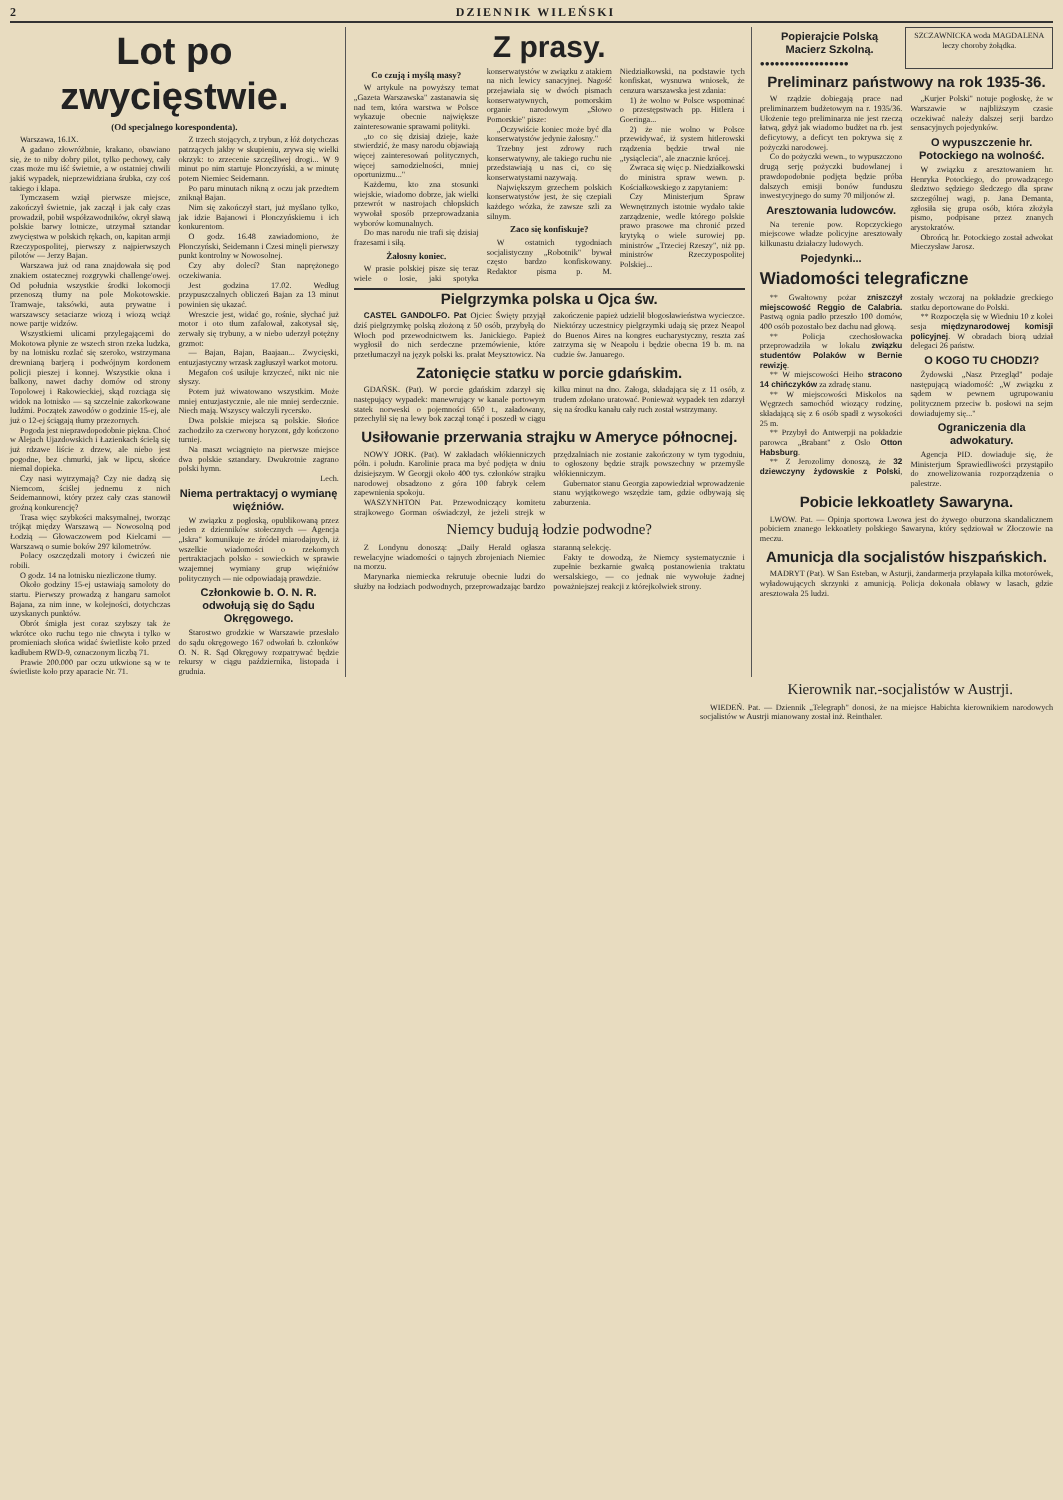2 DZIENNIK WILEŃSKI
Lot po zwycięstwie.
(Od specjalnego korespondenta).
Warszawa, 16.IX.
A gadano złowróżbnie, krakano, obawiano się, że to niby dobry pilot, tylko pechowy, cały czas może mu iść świetnie, a w ostatniej chwili jakiś wypadek, nieprzewidziana śrubka, czy coś takiego i klapa.
Tymczasem wziął pierwsze miejsce, zakończył świetnie, jak zaczął i jak cały czas prowadził, pobił współzawodników, okrył sławą polskie barwy lotnicze, utrzymał sztandar zwycięstwa w polskich rękach, on, kapitan armji Rzeczypospolitej, pierwszy z najpierwszych pilotów — Jerzy Bajan.
Warszawa już od rana znajdowała się pod znakiem ostatecznej rozgrywki challenge'owej. Od południa wszystkie środki lokomocji przenoszą tłumy na pole Mokotowskie. Tramwaje, taksówki, auta prywatne i warszawscy setaciarze wiozą i wiozą wciąż nowe partje widzów.
Wszystkiemi ulicami przylegającemi do Mokotowa płynie ze wszech stron rzeka ludzka, by na lotnisku rozlać się szeroko, wstrzymana drewnianą barjerą i podwójnym kordonem policji pieszej i konnej. Wszystkie okna i balkony, nawet dachy domów od strony Topolowej i Rakowieckiej, skąd rozciąga się widok na lotnisko — są szczelnie zakorkowane ludźmi. Początek zawodów o godzinie 15-ej, ale już o 12-ej ściągają tłumy przezornych.
Pogoda jest nieprawdopodobnie piękna. Choć w Alejach Ujazdowskich i Łazienkach ścielą się już rdzawe liście z drzew, ale niebo jest pogodne, bez chmurki, jak w lipcu, słońce niemal dopieka.
Czy nasi wytrzymają? Czy nie dadzą się Niemcom, ściślej jednemu z nich Seidemannowi, który przez cały czas stanowił groźną konkurencję?
Trasa więc szybkości maksymalnej, tworząc trójkąt między Warszawą — Nowosolną pod Łodzią — Głowaczowem pod Kielcami — Warszawą o sumie boków 297 kilometrów.
Polacy oszczędzali motory i ćwiczeń nie robili.
O godz. 14 na lotnisku niezliczone tłumy.
Około godziny 15-ej ustawiają samoloty do startu. Pierwszy prowadzą z hangaru samolot Bajana, za nim inne, w kolejności, dotychczas uzyskanych punktów.
Obrót śmigła jest coraz szybszy tak że wkrótce oko ruchu tego nie chwyta i tylko w promieniach słońca widać świetliste koło przed kadłubem RWD-9, oznaczonym liczbą 71.
Prawie 200.000 par oczu utkwione są w te świetliste koło przy aparacie Nr. 71.
Z trzech stojących, z trybun, z łóż dotychczas patrzących jakby w skupieniu, zrywa się wielki okrzyk: to zrzecenie szczęśliwej drogi... W 9 minut po nim startuje Płonczyński, a w minutę potem Niemiec Seidemann.
Po paru minutach nikną z oczu jak przedtem zniknął Bajan.
Nim się zakończył start, już myślano tylko, jak idzie Bajanowi i Płonczyńskiemu i ich konkurentom.
O godz. 16.48 zawiadomiono, że Płonczyński, Seidemann i Czesi minęli pierwszy punkt kontrolny w Nowosolnej.
Czy aby dolecí? Stan naprężonego oczekiwania.
Jest godzina 17.02. Według przypuszczalnych obliczeń Bajan za 13 minut powinien się ukazać.
Wreszcie jest, widać go, rośnie, słychać już motor i oto tłum zafalował, zakotysał się, zerwały się trybuny, a w niebo uderzył potężny grzmot:
— Bajan, Bajan, Baajaan... Zwycięski, entuzjastyczny wrzask zagłuszył warkot motoru.
Megafon coś usiłuje krzyczeć, nikt nic nie słyszy.
Potem już wiwatowano wszystkim. Może mniej entuzjastycznie, ale nie mniej serdecznie. Niech mają. Wszyscy walczyli rycersko.
Dwa polskie miejsca są polskie. Słońce zachodziło za czerwony horyzont, gdy kończono turniej.
Na maszt wciągnięto na pierwsze miejsce dwa polskie sztandary. Dwukrotnie zagrano polski hymn.
Lech.
Niema pertraktacyj o wymianę więźniów.
W związku z pogłoską, opublikowaną przez jeden z dzienników stołecznych — Agencja „Iskra" komunikuje ze źródeł miarodajnych, iż wszelkie wiadomości o rzekomych pertraktacjach polsko - sowieckich w sprawie wzajemnej wymiany grup więźniów politycznych — nie odpowiadają prawdzie.
Członkowie b. O. N. R. odwołują się do Sądu Okręgowego.
Starostwo grodzkie w Warszawie przesłało do sądu okręgowego 167 odwołań b. członków O. N. R. Sąd Okręgowy rozpatrywać będzie rekursy w ciągu października, listopada i grudnia.
Z prasy.
Co czują i myślą masy?
W artykule na powyższy temat „Gazeta Warszawska" zastanawia się nad tem, która warstwa w Polsce wykazuje obecnie największe zainteresowanie sprawami polityki.
„to co się dzisiaj dzieje, każe stwierdzić, że masy narodu objawiają więcej zainteresowań politycznych, więcej samodzielności, mniej oportunizmu..."
Każdemu, kto zna stosunki wiejskie, wiadomo dobrze, jak wielki przewrót w nastrojach chłopskich wywołał sposób przeprowadzania wyborów komunalnych.
Do mas narodu nie trafi się dzisiaj frazesami i siłą.
Żałosny koniec.
W prasie polskiej pisze się teraz wiele o losie, jaki spotyka konserwatystów w związku z atakiem na nich lewicy sanacyjnej. Nagość przejawiała się w dwóch pismach konserwatywnych, pomorskim organie narodowym „Słowo Pomorskie" pisze:
„Oczywiście koniec może być dla konserwatystów jedynie żałosny."
Trzebny jest zdrowy ruch konserwatywny, ale takiego ruchu nie przedstawiają u nas ci, co się konserwatystami nazywają.
Największym grzechem polskich konserwatystów jest, że się czepiali każdego wózka, że zawsze szli za silnym.
Zaco się konfiskuje?
W ostatnich tygodniach socjalistyczny „Robotnik" bywał często bardzo konfiskowany. Redaktor pisma p. M. Niedziałkowski, na podstawie tych konfiskat, wysnuwa wniosek, że cenzura warszawska jest zdania:
1) że wolno w Polsce wspominać o przestępstwach pp. Hitlera i Goeringa...
2) że nie wolno w Polsce przewidywać, iż system hitlerowski rządzenia będzie trwał nie „tysiąclecia", ale znacznie krócej.
Zwraca się więc p. Niedziałkowski do ministra spraw wewn. p. Kościałkowskiego z zapytaniem:
Czy Ministerjum Spraw Wewnętrznych istotnie wydało takie zarządzenie, wedle którego polskie prawo prasowe ma chronić przed krytyką o wiele surowiej pp. ministrów „Trzeciej Rzeszy", niż pp. ministrów Rzeczypospolitej Polskiej...
Pielgrzymka polska u Ojca św.
CASTEL GANDOLFO. Pat Ojciec Święty przyjął dziś pielgrzymkę polską złożoną z 50 osób, przybyłą do Włoch pod przewodnictwem ks. Janickiego. Papież wygłosił do nich serdeczne przemówienie, które przetłumaczył na język polski ks. prałat Meysztowicz. Na zakończenie papież udzielił błogosławieństwa wycieczce. Niektórzy uczestnicy pielgrzymki udają się przez Neapol do Buenos Aires na kongres eucharystyczny, reszta zaś zatrzyma się w Neapolu i będzie obecna 19 b. m. na cudzie św. Januarego.
Zatonięcie statku w porcie gdańskim.
GDAŃSK. (Pat). W porcie gdańskim zdarzył się następujący wypadek: manewrujący w kanale portowym statek norweski o pojemności 650 t., załadowany, przechylił się na lewy bok zaczął tonąć i poszedł w ciągu kilku minut na dno. Załoga, składająca się z 11 osób, z trudem zdołano uratować. Ponieważ wypadek ten zdarzył się na środku kanału cały ruch został wstrzymany.
Usiłowanie przerwania strajku w Ameryce północnej.
NOWY JORK. (Pat). W zakładach włókienniczych półn. i połudn. Karolinie praca ma być podjęta w dniu dzisiejszym. W Georgji około 400 tys. członków strajku narodowej obsadzono z góra 100 fabryk celem zapewnienia spokoju.
WASZYNHTON Pat. Przewodniczący komitetu strajkowego Gorman oświadczył, że jeżeli strejk w przędzalniach nie zostanie zakończony w tym tygodniu, to ogłoszony będzie strajk powszechny w przemyśle włókienniczym.
Gubernator stanu Georgia zapowiedział wprowadzenie stanu wyjątkowego wszędzie tam, gdzie odbywają się zaburzenia.
Niemcy budują łodzie podwodne?
Z Londynu donoszą: „Daily Herald ogłasza rewelacyjne wiadomości o tajnych zbrojeniach Niemiec na morzu.
Marynarka niemiecka rekrutuje obecnie ludzi do służby na łodziach podwodnych, przeprowadzając bardzo staranną selekcję.
Fakty te dowodzą, że Niemcy systematycznie i zupełnie bezkarnie gwałcą postanowienia traktatu wersalskiego, — co jednak nie wywołuje żadnej poważniejszej reakcji z którejkolwiek strony.
Popierajcie Polską Macierz Szkolną.
●●●●●●●●●●●●●●●●●●
SZCZAWNICKA woda MAGDALENA leczy choroby żołądka.
Preliminarz państwowy na rok 1935-36.
W rządzie dobiegają prace nad preliminarzem budżetowym na r. 1935/36. Ułożenie tego preliminarza nie jest rzeczą łatwą, gdyż jak wiadomo budżet na rb. jest deficytowy, a deficyt ten pokrywa się z pożyczki narodowej.
Co do pożyczki wewn., to wypuszczono drugą serję pożyczki budowlanej i prawdopodobnie podjęta będzie próba dalszych emisji bonów funduszu inwestycyjnego do sumy 70 miljonów zł.
Aresztowania ludowców.
Na terenie pow. Ropczyckiego miejscowe władze policyjne aresztowały kilkunastu działaczy ludowych.
Pojedynki...
„Kurjer Polski" notuje pogłoskę, że w Warszawie w najbliższym czasie oczekiwać należy dalszej serji bardzo sensacyjnych pojedynków.
O wypuszczenie hr. Potockiego na wolność.
W związku z aresztowaniem hr. Henryka Potockiego, do prowadzącego śledztwo sędziego śledczego dla spraw szczególnej wagi, p. Jana Demanta, zgłosiła się grupa osób, która złożyła pismo, podpisane przez znanych arystokratów.
Obrońcą hr. Potockiego został adwokat Mieczysław Jarosz.
Wiadomości telegraficzne
** Gwałtowny pożar zniszczył miejscowość Reggio de Calabria. Pastwą ognia padło przeszło 100 domów, 400 osób pozostało bez dachu nad głową.
** Policja czechosłowacka przeprowadziła w lokalu związku studentów Polaków w Bernie rewizję.
** W miejscowości Heiho stracono 14 chińczyków za zdradę stanu.
** W miejscowości Miskolos na Węgrzech samochód wiozący rodzinę, składającą się z 6 osób spadł z wysokości 25 m.
** Przybył do Antwerpji na pokładzie parowca „Brabant" z Oslo Otton Habsburg.
** Z Jerozolimy donoszą, że 32 dziewczyny żydowskie z Polski, zostały wczoraj na pokładzie greckiego statku deportowane do Polski.
** Rozpoczęła się w Wiedniu 10 z kolei sesja międzynarodowej komisji policyjnej. W obradach biorą udział delegaci 26 państw.
O KOGO TU CHODZI?
Żydowski „Nasz Przegląd" podaje następującą wiadomość: „W związku z sądem w pewnem ugrupowaniu politycznem przeciw b. posłowi na sejm dowiadujemy się..."
Ograniczenia dla adwokatury.
Agencja PID. dowiaduje się, że Ministerjum Sprawiedliwości przystąpiło do znowelizowania rozporządzenia o palestrze.
Pobicie lekkoatlety Sawaryna.
LWOW. Pat. — Opinja sportowa Lwowa jest do żywego oburzona skandalicznem pobiciem znanego lekkoatlety polskiego Sawaryna, który sędziował w Złoczowie na meczu.
Amunicja dla socjalistów hiszpańskich.
MADRYT (Pat). W San Esteban, w Asturji, żandarmerja przyłapała kilka motorówek, wyładowujących skrzynki z amunicją. Policja dokonała obławy w lasach, gdzie aresztowała 25 ludzi.
Kierownik nar.-socjalistów w Austrji.
WIEDEŃ. Pat. — Dziennik „Telegraph" donosi, że na miejsce Habichta kierownikiem narodowych socjalistów w Austrji mianowany został inż. Reinthaler.